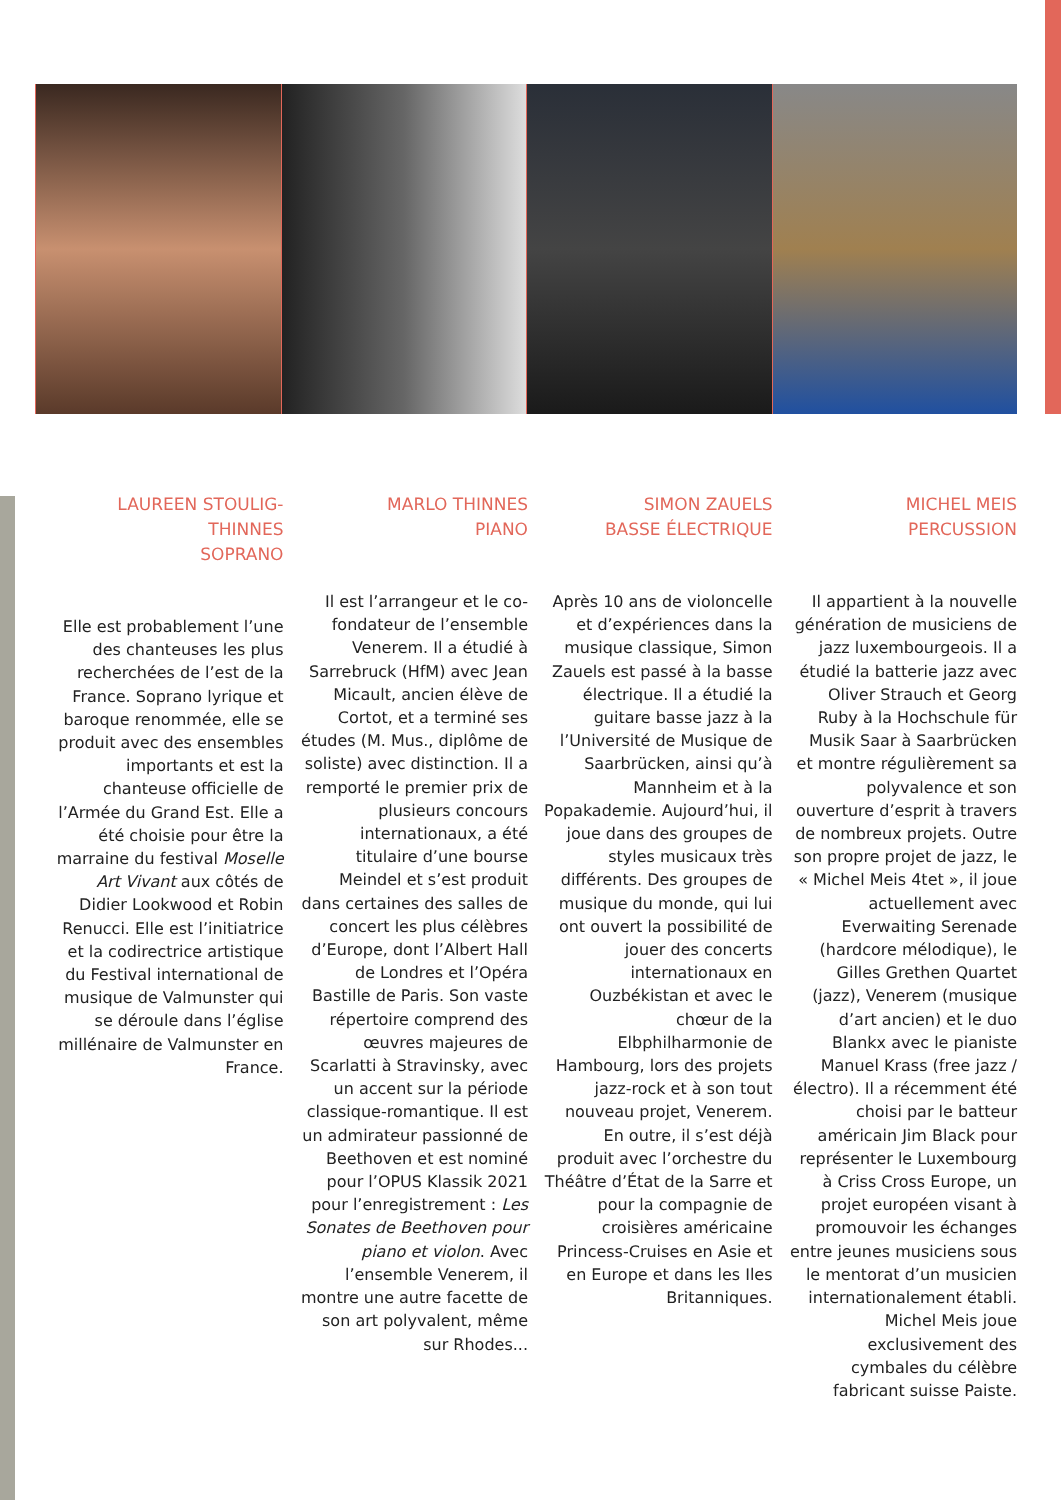LAUREEN STOULIG-THINNES
SOPRANO
Elle est probablement l’une des chanteuses les plus recherchées de l’est de la France. Soprano lyrique et baroque renommée, elle se produit avec des ensembles importants et est la chanteuse officielle de l’Armée du Grand Est. Elle a été choisie pour être la marraine du festival Moselle Art Vivant aux côtés de Didier Lookwood et Robin Renucci. Elle est l’initiatrice et la codirectrice artistique du Festival international de musique de Valmunster qui se déroule dans l’église millénaire de Valmunster en France.
MARLO THINNES
PIANO
Il est l’arrangeur et le co-fondateur de l’ensemble Venerem. Il a étudié à Sarrebruck (HfM) avec Jean Micault, ancien élève de Cortot, et a terminé ses études (M. Mus., diplôme de soliste) avec distinction. Il a remporté le premier prix de plusieurs concours internationaux, a été titulaire d’une bourse Meindel et s’est produit dans certaines des salles de concert les plus célèbres d’Europe, dont l’Albert Hall de Londres et l’Opéra Bastille de Paris. Son vaste répertoire comprend des œuvres majeures de Scarlatti à Stravinsky, avec un accent sur la période classique-romantique. Il est un admirateur passionné de Beethoven et est nominé pour l’OPUS Klassik 2021 pour l’enregistrement : Les Sonates de Beethoven pour piano et violon. Avec l’ensemble Venerem, il montre une autre facette de son art polyvalent, même sur Rhodes...
SIMON ZAUELS
BASSE ÉLECTRIQUE
Après 10 ans de violoncelle et d’expériences dans la musique classique, Simon Zauels est passé à la basse électrique. Il a étudié la guitare basse jazz à la l’Université de Musique de Saarbrücken, ainsi qu’à Mannheim et à la Popakademie. Aujourd’hui, il joue dans des groupes de styles musicaux très différents. Des groupes de musique du monde, qui lui ont ouvert la possibilité de jouer des concerts internationaux en Ouzbékistan et avec le chœur de la Elbphilharmonie de Hambourg, lors des projets jazz-rock et à son tout nouveau projet, Venerem. En outre, il s’est déjà produit avec l’orchestre du Théâtre d’État de la Sarre et pour la compagnie de croisières américaine Princess-Cruises en Asie et en Europe et dans les Iles Britanniques.
MICHEL MEIS
PERCUSSION
Il appartient à la nouvelle génération de musiciens de jazz luxembourgeois. Il a étudié la batterie jazz avec Oliver Strauch et Georg Ruby à la Hochschule für Musik Saar à Saarbrücken et montre régulièrement sa polyvalence et son ouverture d’esprit à travers de nombreux projets. Outre son propre projet de jazz, le « Michel Meis 4tet », il joue actuellement avec Everwaiting Serenade (hardcore mélodique), le Gilles Grethen Quartet (jazz), Venerem (musique d’art ancien) et le duo Blankx avec le pianiste Manuel Krass (free jazz / électro). Il a récemment été choisi par le batteur américain Jim Black pour représenter le Luxembourg à Criss Cross Europe, un projet européen visant à promouvoir les échanges entre jeunes musiciens sous le mentorat d’un musicien internationalement établi. Michel Meis joue exclusivement des cymbales du célèbre fabricant suisse Paiste.